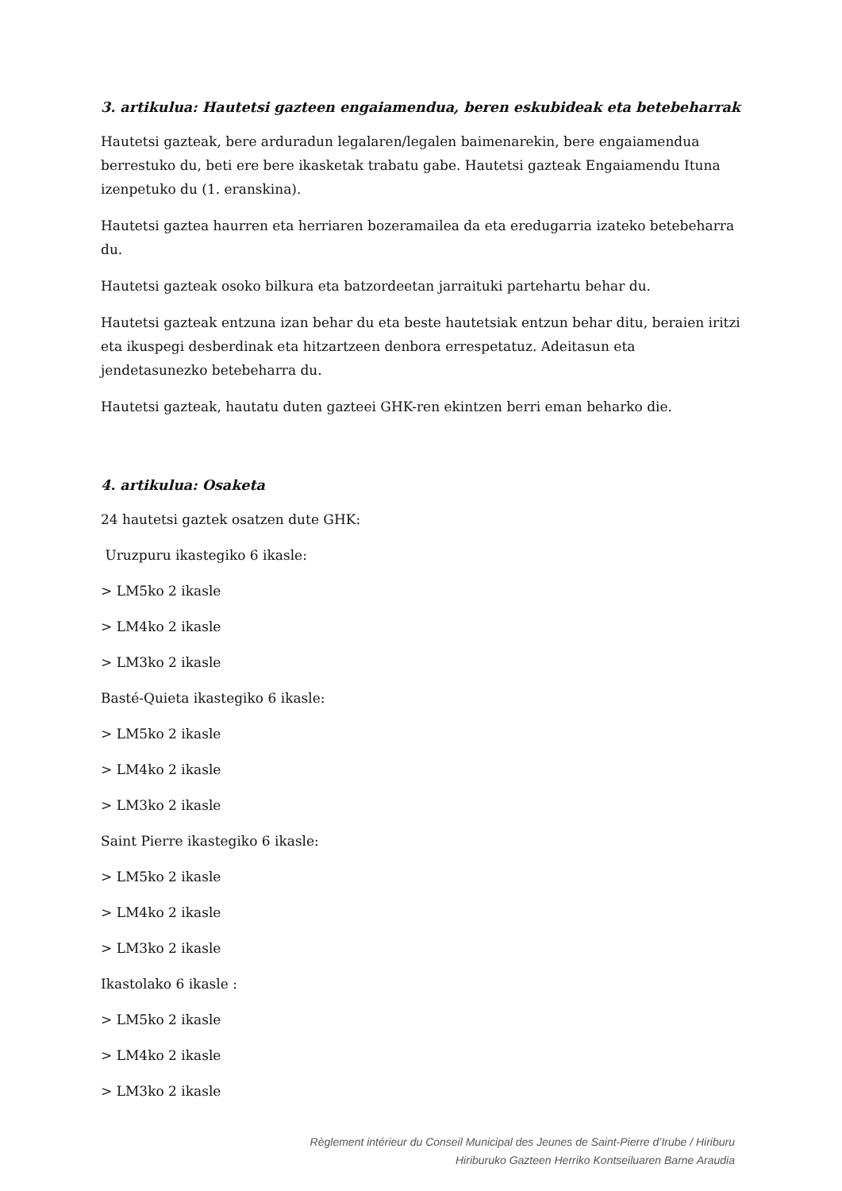3. artikulua: Hautetsi gazteen engaiamendua, beren eskubideak eta betebeharrak
Hautetsi gazteak, bere arduradun legalaren/legalen baimenarekin, bere engaiamendua berrestuko du, beti ere bere ikasketak trabatu gabe. Hautetsi gazteak Engaiamendu Ituna izenpetuko du (1. eranskina).
Hautetsi gaztea haurren eta herriaren bozeramailea da eta eredugarria izateko betebeharra du.
Hautetsi gazteak osoko bilkura eta batzordeetan jarraituki partehartu behar du.
Hautetsi gazteak entzuna izan behar du eta beste hautetsiak entzun behar ditu, beraien iritzi eta ikuspegi desberdinak eta hitzartzeen denbora errespetatuz. Adeitasun eta jendetasunezko betebeharra du.
Hautetsi gazteak, hautatu duten gazteei GHK-ren ekintzen berri eman beharko die.
4. artikulua: Osaketa
24 hautetsi gaztek osatzen dute GHK:
Uruzpuru ikastegiko 6 ikasle:
> LM5ko 2 ikasle
> LM4ko 2 ikasle
> LM3ko 2 ikasle
Basté-Quieta ikastegiko 6 ikasle:
> LM5ko 2 ikasle
> LM4ko 2 ikasle
> LM3ko 2 ikasle
Saint Pierre ikastegiko 6 ikasle:
> LM5ko 2 ikasle
> LM4ko 2 ikasle
> LM3ko 2 ikasle
Ikastolako 6 ikasle :
> LM5ko 2 ikasle
> LM4ko 2 ikasle
> LM3ko 2 ikasle
Règlement intérieur du Conseil Municipal des Jeunes de Saint-Pierre d’Irube / Hiriburu
Hiriburuko Gazteen Herriko Kontseiluaren Barne Araudia